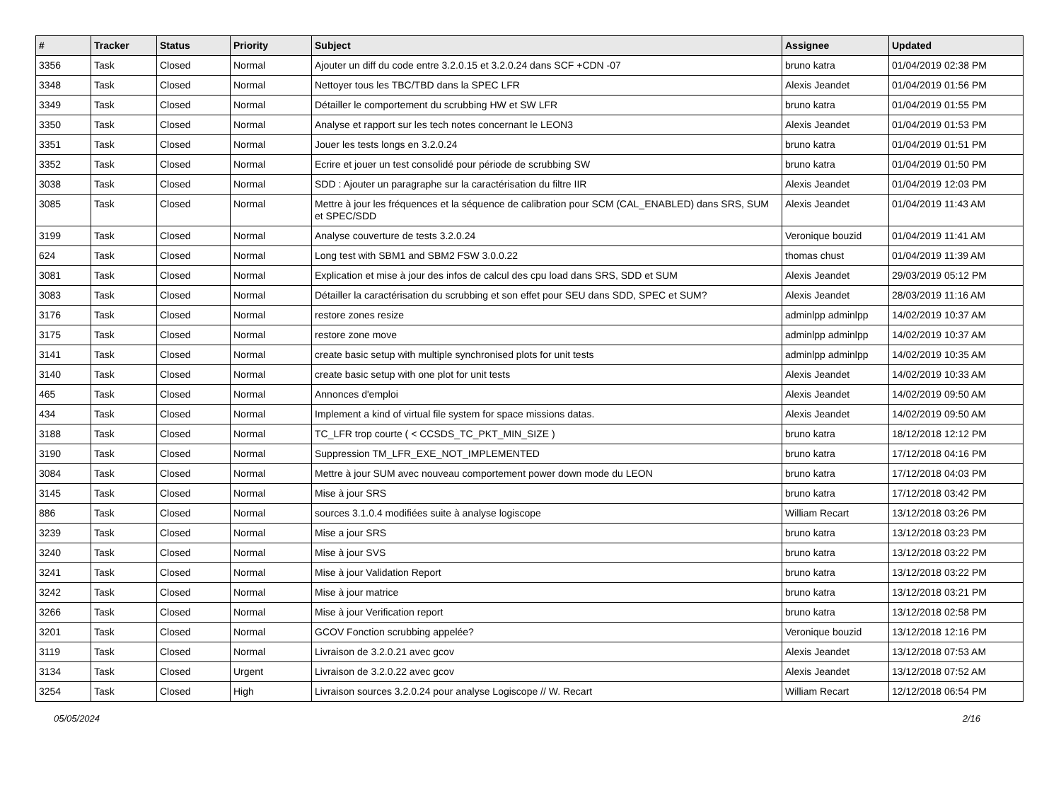| # | Tracker | Status | Priority | Subject | Assignee | Updated |
| --- | --- | --- | --- | --- | --- | --- |
| 3356 | Task | Closed | Normal | Ajouter un diff du code entre 3.2.0.15 et 3.2.0.24 dans SCF +CDN -07 | bruno katra | 01/04/2019 02:38 PM |
| 3348 | Task | Closed | Normal | Nettoyer tous les TBC/TBD dans la SPEC LFR | Alexis Jeandet | 01/04/2019 01:56 PM |
| 3349 | Task | Closed | Normal | Détailler le comportement du scrubbing HW et SW LFR | bruno katra | 01/04/2019 01:55 PM |
| 3350 | Task | Closed | Normal | Analyse et rapport sur les tech notes concernant le LEON3 | Alexis Jeandet | 01/04/2019 01:53 PM |
| 3351 | Task | Closed | Normal | Jouer les tests longs en 3.2.0.24 | bruno katra | 01/04/2019 01:51 PM |
| 3352 | Task | Closed | Normal | Ecrire et jouer un test consolidé pour période de scrubbing SW | bruno katra | 01/04/2019 01:50 PM |
| 3038 | Task | Closed | Normal | SDD : Ajouter un paragraphe sur la caractérisation du filtre IIR | Alexis Jeandet | 01/04/2019 12:03 PM |
| 3085 | Task | Closed | Normal | Mettre à jour les fréquences et la séquence de calibration pour SCM (CAL_ENABLED) dans SRS, SUM et SPEC/SDD | Alexis Jeandet | 01/04/2019 11:43 AM |
| 3199 | Task | Closed | Normal | Analyse couverture de tests 3.2.0.24 | Veronique bouzid | 01/04/2019 11:41 AM |
| 624 | Task | Closed | Normal | Long test with SBM1 and SBM2 FSW 3.0.0.22 | thomas chust | 01/04/2019 11:39 AM |
| 3081 | Task | Closed | Normal | Explication et mise à jour des infos de calcul des cpu load dans SRS, SDD et SUM | Alexis Jeandet | 29/03/2019 05:12 PM |
| 3083 | Task | Closed | Normal | Détailler la caractérisation du scrubbing et son effet pour SEU dans SDD, SPEC et SUM? | Alexis Jeandet | 28/03/2019 11:16 AM |
| 3176 | Task | Closed | Normal | restore zones resize | adminlpp adminlpp | 14/02/2019 10:37 AM |
| 3175 | Task | Closed | Normal | restore zone move | adminlpp adminlpp | 14/02/2019 10:37 AM |
| 3141 | Task | Closed | Normal | create basic setup with multiple synchronised plots for unit tests | adminlpp adminlpp | 14/02/2019 10:35 AM |
| 3140 | Task | Closed | Normal | create basic setup with one plot for unit tests | Alexis Jeandet | 14/02/2019 10:33 AM |
| 465 | Task | Closed | Normal | Annonces d'emploi | Alexis Jeandet | 14/02/2019 09:50 AM |
| 434 | Task | Closed | Normal | Implement a kind of virtual file system for space missions datas. | Alexis Jeandet | 14/02/2019 09:50 AM |
| 3188 | Task | Closed | Normal | TC_LFR trop courte ( < CCSDS_TC_PKT_MIN_SIZE ) | bruno katra | 18/12/2018 12:12 PM |
| 3190 | Task | Closed | Normal | Suppression TM_LFR_EXE_NOT_IMPLEMENTED | bruno katra | 17/12/2018 04:16 PM |
| 3084 | Task | Closed | Normal | Mettre à jour SUM avec nouveau comportement power down mode du LEON | bruno katra | 17/12/2018 04:03 PM |
| 3145 | Task | Closed | Normal | Mise à jour SRS | bruno katra | 17/12/2018 03:42 PM |
| 886 | Task | Closed | Normal | sources 3.1.0.4 modifiées suite à analyse logiscope | William Recart | 13/12/2018 03:26 PM |
| 3239 | Task | Closed | Normal | Mise a jour SRS | bruno katra | 13/12/2018 03:23 PM |
| 3240 | Task | Closed | Normal | Mise à jour SVS | bruno katra | 13/12/2018 03:22 PM |
| 3241 | Task | Closed | Normal | Mise à jour Validation Report | bruno katra | 13/12/2018 03:22 PM |
| 3242 | Task | Closed | Normal | Mise à jour matrice | bruno katra | 13/12/2018 03:21 PM |
| 3266 | Task | Closed | Normal | Mise à jour Verification report | bruno katra | 13/12/2018 02:58 PM |
| 3201 | Task | Closed | Normal | GCOV Fonction scrubbing appelée? | Veronique bouzid | 13/12/2018 12:16 PM |
| 3119 | Task | Closed | Normal | Livraison de 3.2.0.21 avec gcov | Alexis Jeandet | 13/12/2018 07:53 AM |
| 3134 | Task | Closed | Urgent | Livraison de 3.2.0.22 avec gcov | Alexis Jeandet | 13/12/2018 07:52 AM |
| 3254 | Task | Closed | High | Livraison sources 3.2.0.24 pour analyse Logiscope // W. Recart | William Recart | 12/12/2018 06:54 PM |
05/05/2024 2/16